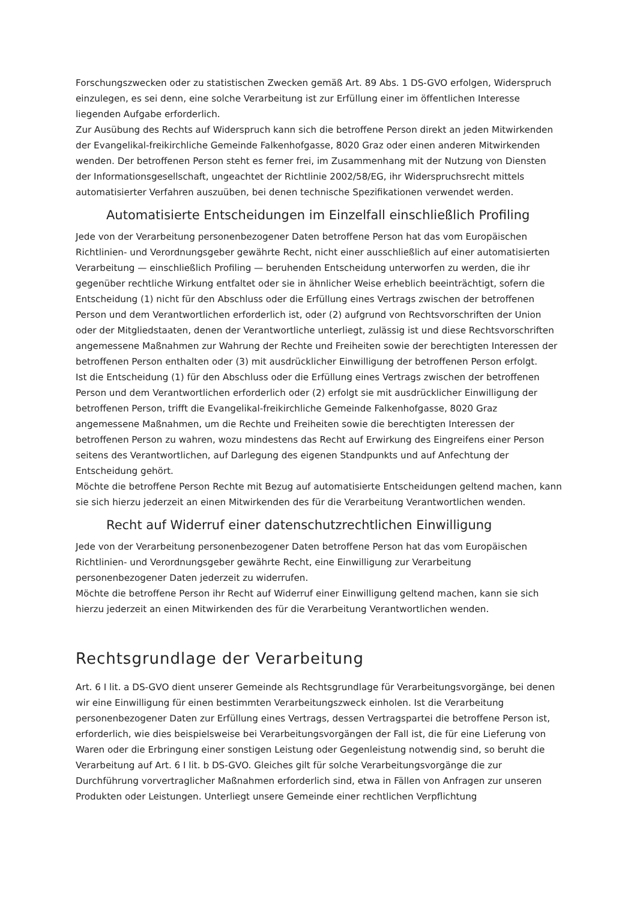Forschungszwecken oder zu statistischen Zwecken gemäß Art. 89 Abs. 1 DS-GVO erfolgen, Widerspruch einzulegen, es sei denn, eine solche Verarbeitung ist zur Erfüllung einer im öffentlichen Interesse liegenden Aufgabe erforderlich.
Zur Ausübung des Rechts auf Widerspruch kann sich die betroffene Person direkt an jeden Mitwirkenden der Evangelikal-freikirchliche Gemeinde Falkenhofgasse, 8020 Graz oder einen anderen Mitwirkenden wenden. Der betroffenen Person steht es ferner frei, im Zusammenhang mit der Nutzung von Diensten der Informationsgesellschaft, ungeachtet der Richtlinie 2002/58/EG, ihr Widerspruchsrecht mittels automatisierter Verfahren auszuüben, bei denen technische Spezifikationen verwendet werden.
Automatisierte Entscheidungen im Einzelfall einschließlich Profiling
Jede von der Verarbeitung personenbezogener Daten betroffene Person hat das vom Europäischen Richtlinien- und Verordnungsgeber gewährte Recht, nicht einer ausschließlich auf einer automatisierten Verarbeitung — einschließlich Profiling — beruhenden Entscheidung unterworfen zu werden, die ihr gegenüber rechtliche Wirkung entfaltet oder sie in ähnlicher Weise erheblich beeinträchtigt, sofern die Entscheidung (1) nicht für den Abschluss oder die Erfüllung eines Vertrags zwischen der betroffenen Person und dem Verantwortlichen erforderlich ist, oder (2) aufgrund von Rechtsvorschriften der Union oder der Mitgliedstaaten, denen der Verantwortliche unterliegt, zulässig ist und diese Rechtsvorschriften angemessene Maßnahmen zur Wahrung der Rechte und Freiheiten sowie der berechtigten Interessen der betroffenen Person enthalten oder (3) mit ausdrücklicher Einwilligung der betroffenen Person erfolgt.
Ist die Entscheidung (1) für den Abschluss oder die Erfüllung eines Vertrags zwischen der betroffenen Person und dem Verantwortlichen erforderlich oder (2) erfolgt sie mit ausdrücklicher Einwilligung der betroffenen Person, trifft die Evangelikal-freikirchliche Gemeinde Falkenhofgasse, 8020 Graz angemessene Maßnahmen, um die Rechte und Freiheiten sowie die berechtigten Interessen der betroffenen Person zu wahren, wozu mindestens das Recht auf Erwirkung des Eingreifens einer Person seitens des Verantwortlichen, auf Darlegung des eigenen Standpunkts und auf Anfechtung der Entscheidung gehört.
Möchte die betroffene Person Rechte mit Bezug auf automatisierte Entscheidungen geltend machen, kann sie sich hierzu jederzeit an einen Mitwirkenden des für die Verarbeitung Verantwortlichen wenden.
Recht auf Widerruf einer datenschutzrechtlichen Einwilligung
Jede von der Verarbeitung personenbezogener Daten betroffene Person hat das vom Europäischen Richtlinien- und Verordnungsgeber gewährte Recht, eine Einwilligung zur Verarbeitung personenbezogener Daten jederzeit zu widerrufen.
Möchte die betroffene Person ihr Recht auf Widerruf einer Einwilligung geltend machen, kann sie sich hierzu jederzeit an einen Mitwirkenden des für die Verarbeitung Verantwortlichen wenden.
Rechtsgrundlage der Verarbeitung
Art. 6 I lit. a DS-GVO dient unserer Gemeinde als Rechtsgrundlage für Verarbeitungsvorgänge, bei denen wir eine Einwilligung für einen bestimmten Verarbeitungszweck einholen. Ist die Verarbeitung personenbezogener Daten zur Erfüllung eines Vertrags, dessen Vertragspartei die betroffene Person ist, erforderlich, wie dies beispielsweise bei Verarbeitungsvorgängen der Fall ist, die für eine Lieferung von Waren oder die Erbringung einer sonstigen Leistung oder Gegenleistung notwendig sind, so beruht die Verarbeitung auf Art. 6 I lit. b DS-GVO. Gleiches gilt für solche Verarbeitungsvorgänge die zur Durchführung vorvertraglicher Maßnahmen erforderlich sind, etwa in Fällen von Anfragen zur unseren Produkten oder Leistungen. Unterliegt unsere Gemeinde einer rechtlichen Verpflichtung